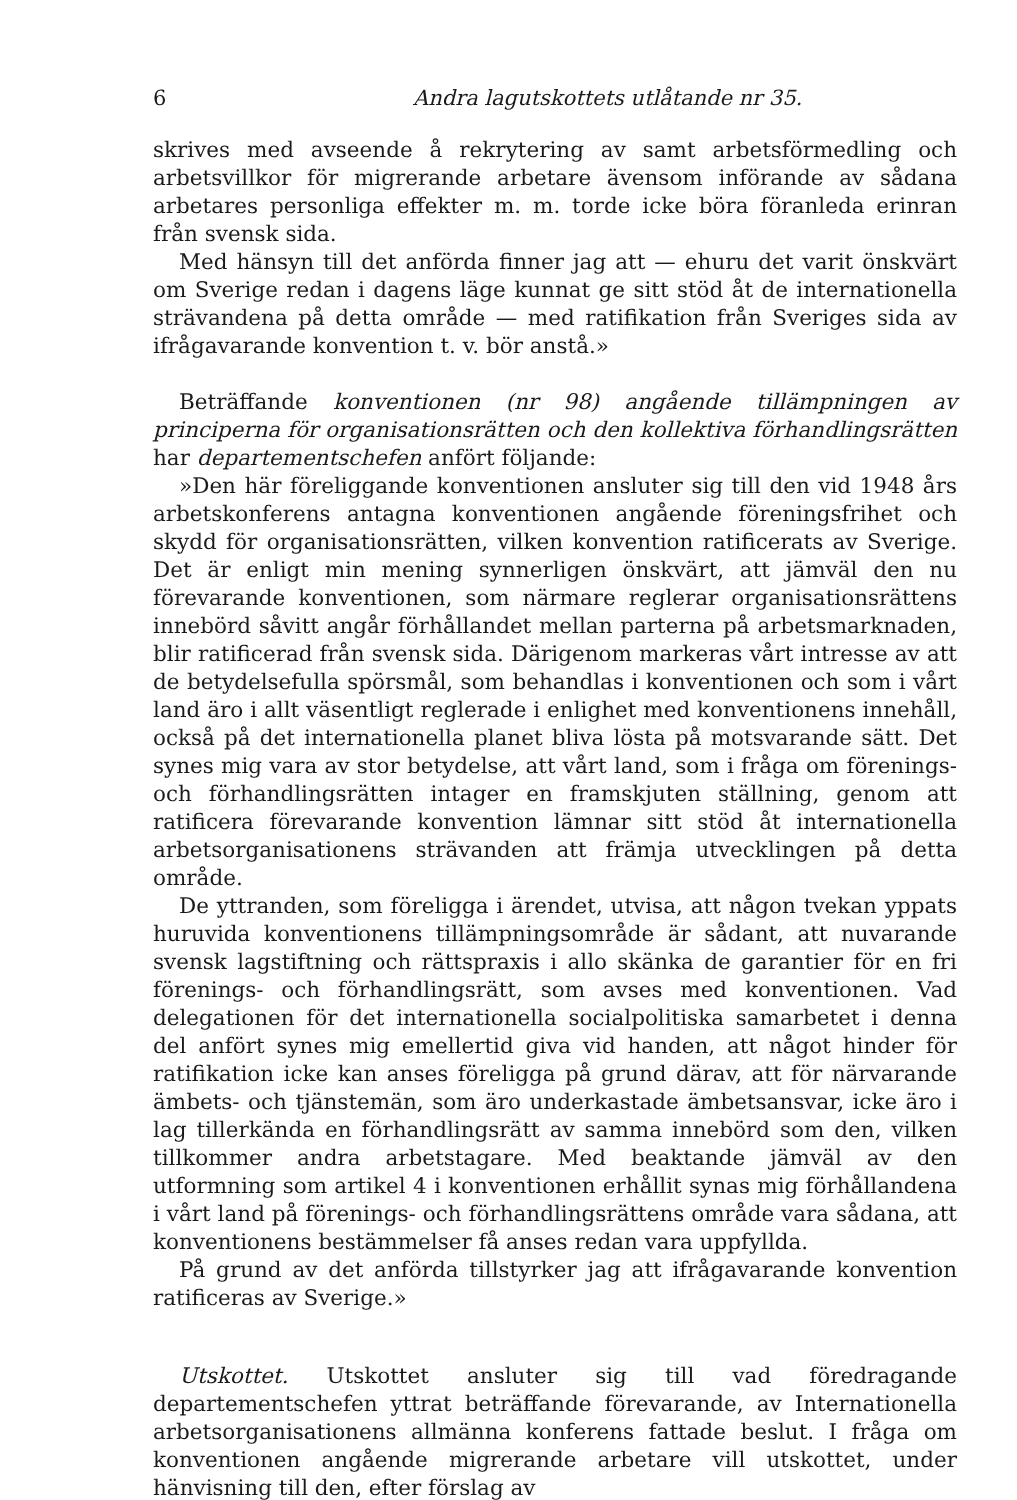6 Andra lagutskottets utlåtande nr 35.
skrives med avseende å rekrytering av samt arbetsförmedling och arbetsvillkor för migrerande arbetare ävensom införande av sådana arbetares personliga effekter m. m. torde icke böra föranleda erinran från svensk sida.
Med hänsyn till det anförda finner jag att — ehuru det varit önskvärt om Sverige redan i dagens läge kunnat ge sitt stöd åt de internationella strävandena på detta område — med ratifikation från Sveriges sida av ifrågavarande konvention t. v. bör anstå.»
Beträffande konventionen (nr 98) angående tillämpningen av principerna för organisationsrätten och den kollektiva förhandlingsrätten har departementschefen anfört följande:
»Den här föreliggande konventionen ansluter sig till den vid 1948 års arbetskonferens antagna konventionen angående föreningsfrihet och skydd för organisationsrätten, vilken konvention ratificerats av Sverige. Det är enligt min mening synnerligen önskvärt, att jämväl den nu förevarande konventionen, som närmare reglerar organisationsrättens innebörd såvitt angår förhållandet mellan parterna på arbetsmarknaden, blir ratificerad från svensk sida. Därigenom markeras vårt intresse av att de betydelsefulla spörsmål, som behandlas i konventionen och som i vårt land äro i allt väsentligt reglerade i enlighet med konventionens innehåll, också på det internationella planet bliva lösta på motsvarande sätt. Det synes mig vara av stor betydelse, att vårt land, som i fråga om förenings- och förhandlingsrätten intager en framskjuten ställning, genom att ratificera förevarande konvention lämnar sitt stöd åt internationella arbetsorganisationens strävanden att främja utvecklingen på detta område.
De yttranden, som föreligga i ärendet, utvisa, att någon tvekan yppats huruvida konventionens tillämpningsområde är sådant, att nuvarande svensk lagstiftning och rättspraxis i allo skänka de garantier för en fri förenings- och förhandlingsrätt, som avses med konventionen. Vad delegationen för det internationella socialpolitiska samarbetet i denna del anfört synes mig emellertid giva vid handen, att något hinder för ratifikation icke kan anses föreligga på grund därav, att för närvarande ämbets- och tjänstemän, som äro underkastade ämbetsansvar, icke äro i lag tillerkända en förhandlingsrätt av samma innebörd som den, vilken tillkommer andra arbetstagare. Med beaktande jämväl av den utformning som artikel 4 i konventionen erhållit synas mig förhållandena i vårt land på förenings- och förhandlingsrättens område vara sådana, att konventionens bestämmelser få anses redan vara uppfyllda.
På grund av det anförda tillstyrker jag att ifrågavarande konvention ratificeras av Sverige.»
Utskottet. Utskottet ansluter sig till vad föredragande departementschefen yttrat beträffande förevarande, av Internationella arbetsorganisationens allmänna konferens fattade beslut. I fråga om konventionen angående migrerande arbetare vill utskottet, under hänvisning till den, efter förslag av